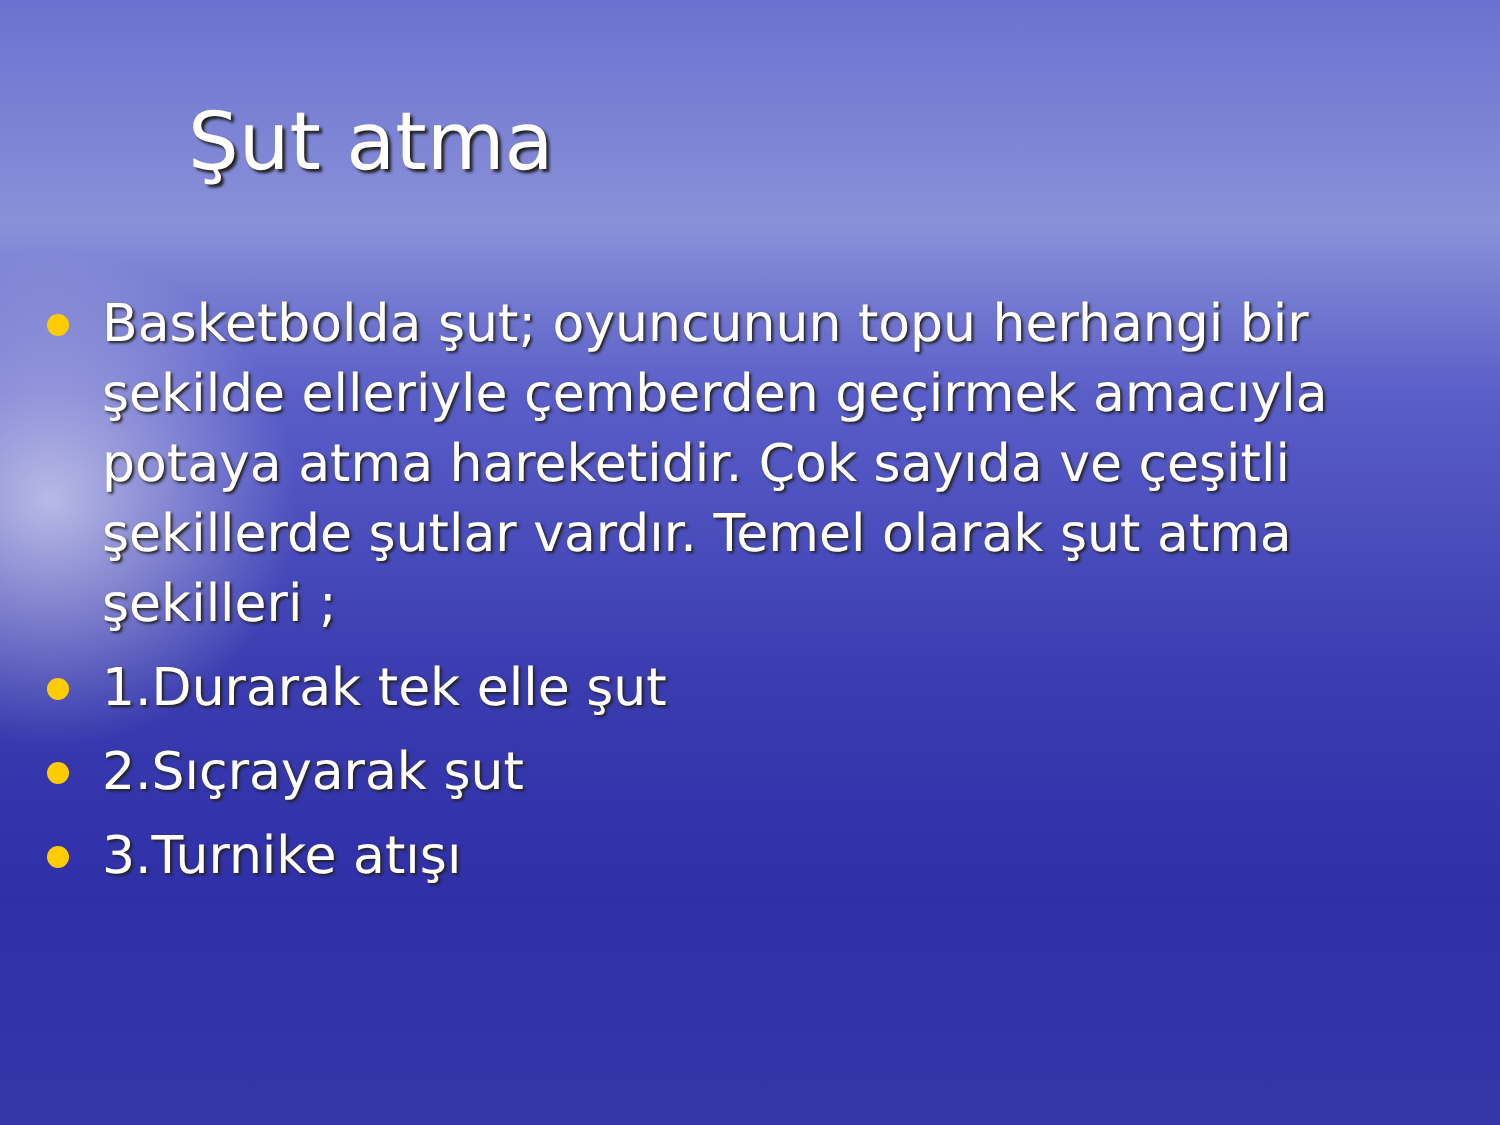Şut atma
Basketbolda şut; oyuncunun topu herhangi bir şekilde elleriyle çemberden geçirmek amacıyla potaya atma hareketidir. Çok sayıda ve çeşitli şekillerde şutlar vardır. Temel olarak şut atma şekilleri ;
1.Durarak tek elle şut
2.Sıçrayarak şut
3.Turnike atışı